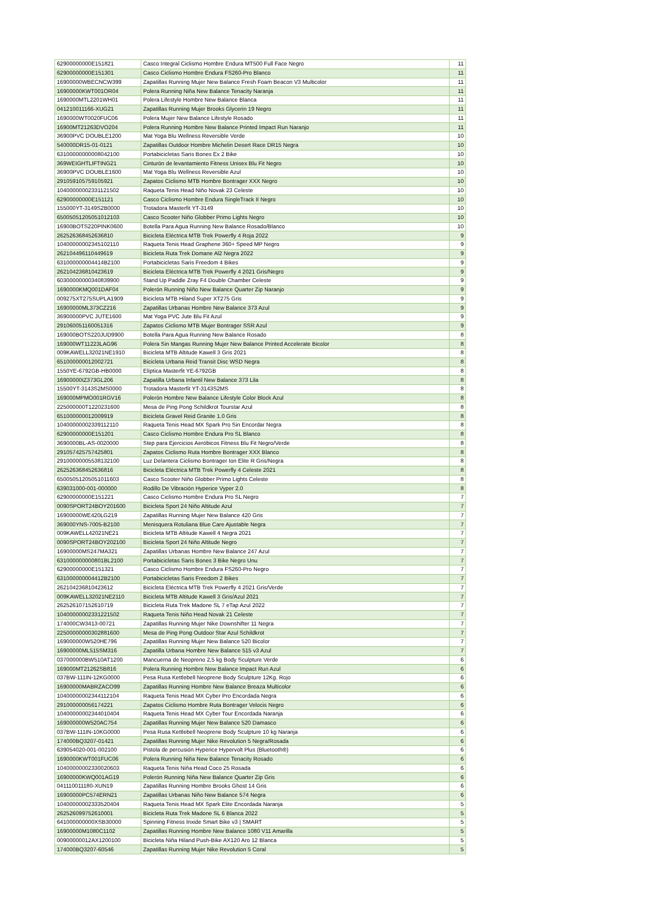| 62900000000E151821 | Casco Integral Ciclismo Hombre Endura MT500 Full Face Negro | 11 |
| 62900000000E151301 | Casco Ciclismo Hombre Endura FS260-Pro Blanco | 11 |
| 16900000WBECNCW399 | Zapatillas Running Mujer New Balance Fresh Foam Beacon V3 Multicolor | 11 |
| 16900000KWT001OR04 | Polera Running Niña New Balance Tenacity Naranja | 11 |
| 1690000MTL2201WH01 | Polera Lifestyle Hombre New Balance Blanca | 11 |
| 041210011166-XUG21 | Zapatillas Running Mujer Brooks Glycerin 19 Negro | 11 |
| 1690000WT0020FUC06 | Polera Mujer New Balance Lifestyle Rosado | 11 |
| 16900MT21263DVO204 | Polera Running Hombre New Balance Printed Impact Run Naranjo | 11 |
| 36900PVC DOUBLE1200 | Mat Yoga Blu Wellness Reversible Verde | 10 |
| 540000DR15-01-0121 | Zapatillas Outdoor Hombre Michelin Desert Race DR15 Negra | 10 |
| 63100000000008042100 | Portabicicletas Saris Bones Ex 2 Bike | 10 |
| 369WEIGHTLIFTING21 | Cinturón de levantamiento Fitness Unisex Blu Fit Negro | 10 |
| 36900PVC DOUBLE1600 | Mat Yoga Blu Wellness Reversible Azul | 10 |
| 291059105759105921 | Zapatos Ciclismo MTB Hombre Bontrager XXX Negro | 10 |
| 10400000002331121502 | Raqueta Tenis Head Niño Novak 23 Celeste | 10 |
| 62900000000E151121 | Casco Ciclismo Hombre Endura SingleTrack II Negro | 10 |
| 155000YT-3149S2B0000 | Trotadora Masterfit YT-3149 | 10 |
| 65005051205051012103 | Casco Scooter Niño Globber Primo Lights Negro | 10 |
| 16900BOTS220PINK0600 | Botella Para Agua Running New Balance Rosado/Blanco | 10 |
| 262526368452636810 | Bicicleta Eléctrica MTB Trek Powerfly 4 Roja 2022 | 9 |
| 10400000002345102110 | Raqueta Tenis Head Graphene 360+ Speed MP Negro | 9 |
| 262104496110449619 | Bicicleta Ruta Trek Domane Al2 Negra 2022 | 9 |
| 631000000004414B2100 | Portabicicletas Saris Freedom 4 Bikes | 9 |
| 262104236810423619 | Bicicleta Eléctrica MTB Trek Powerfly 4 2021 Gris/Negro | 9 |
| 60300000000340839900 | Stand Up Paddle Zray F4 Double Chamber Celeste | 9 |
| 1690000KMQ001DAF04 | Polerón Running Niño New Balance Quarter Zip Naranjo | 9 |
| 009275XT275SUPLA1909 | Bicicleta MTB Hiland Super XT275 Gris | 9 |
| 16900000ML373CZ216 | Zapatillas Urbanas Hombre New Balance 373 Azul | 9 |
| 36900000PVC JUTE1600 | Mat Yoga PVC Jute Blu Fit Azul | 9 |
| 291060051160051316 | Zapatos Ciclismo MTB Mujer Bontrager SSR Azul | 9 |
| 169000BOTS220JUD9900 | Botella Para Agua Running New Balance Rosado | 8 |
| 169000WT11223LAG96 | Polera Sin Mangas Running Mujer New Balance Printed Accelerate Bicolor | 8 |
| 009KAWELL32021NE1910 | Bicicleta MTB Altitude Kawell 3 Gris 2021 | 8 |
| 651000000012002721 | Bicicleta Urbana Reid Transit Disc WSD Negra | 8 |
| 1550YE-6792GB-HB0000 | Elíptica Masterfit YE-6792GB | 8 |
| 16900000IZ373GL206 | Zapatilla Urbana Infantil New Balance 373 Lila | 8 |
| 15500YT-3143S2MS0000 | Trotadora Masterfit YT-3143S2MS | 8 |
| 169000MPMO001RGV16 | Polerón Hombre New Balance Lifestyle Color Block Azul | 8 |
| 225000000T1220231600 | Mesa de Ping Pong Schildkrot Tourstar Azul | 8 |
| 651000000012009919 | Bicicleta Gravel Reid Granite 1.0 Gris | 8 |
| 10400000002339112110 | Raqueta Tenis Head MX Spark Pro Sin Encordar Negra | 8 |
| 62900000000E151201 | Casco Ciclismo Hombre Endura Pro SL Blanco | 8 |
| 3690000BL-AS-0020000 | Step para Ejercicios Aeróbicos Fitness Blu Fit Negro/Verde | 8 |
| 291057425757425801 | Zapatos Ciclismo Ruta Hombre Bontrager XXX Blanco | 8 |
| 29100000005538132100 | Luz Delantera Ciclismo Bontrager Ion Elite R Gris/Negra | 8 |
| 262526368452636816 | Bicicleta Eléctrica MTB Trek Powerfly 4 Celeste 2021 | 8 |
| 65005051205051011603 | Casco Scooter Niño Globber Primo Lights Celeste | 8 |
| 639031000-001-000000 | Rodillo De Vibración Hyperice Vyper 2.0 | 8 |
| 62900000000E151221 | Casco Ciclismo Hombre Endura Pro SL Negro | 7 |
| 0090SPORT24BOY201600 | Bicicleta Sport 24 Niño Altitude Azul | 7 |
| 16900000WE420LG219 | Zapatillas Running Mujer New Balance 420 Gris | 7 |
| 369000YNS-7005-B2100 | Menisquera Rotuliana Blue Care Ajustable Negra | 7 |
| 009KAWELL42021NE21 | Bicicleta MTB Altitude Kawell 4 Negra 2021 | 7 |
| 0090SPORT24BOY202100 | Bicicleta Sport 24 Niño Altitude Negro | 7 |
| 16900000MS247MA321 | Zapatillas Urbanas Hombre New Balance 247 Azul | 7 |
| 631000000000801BL2100 | Portabicicletas Saris Bones 3 Bike Negro Unu | 7 |
| 62900000000E151321 | Casco Ciclismo Hombre Endura FS260-Pro Negro | 7 |
| 631000000004412B2100 | Portabicicletas Saris Freedom 2 Bikes | 7 |
| 262104236810423612 | Bicicleta Eléctrica MTB Trek Powerfly 4 2021 Gris/Verde | 7 |
| 009KAWELL32021NE2110 | Bicicleta MTB Altitude Kawell 3 Gris/Azul 2021 | 7 |
| 262526107152610719 | Bicicleta Ruta Trek Madone SL 7 eTap Azul 2022 | 7 |
| 10400000002331221502 | Raqueta Tenis Niño Head Novak 21 Celeste | 7 |
| 174000CW3413-00721 | Zapatillas Running Mujer Nike Downshifter 11 Negra | 7 |
| 22500000000302881600 | Mesa de Ping Pong Outdoor Star Azul Schildkrot | 7 |
| 169000000W520HE796 | Zapatillas Running Mujer New Balance 520 Bicolor | 7 |
| 16900000ML515SM316 | Zapatilla Urbana Hombre New Balance 515 v3 Azul | 7 |
| 037000000BW510AT1200 | Mancuerna de Neopreno 2,5 kg Body Sculpture Verde | 6 |
| 169000MT21262SB816 | Polera Running Hombre New Balance Impact Run Azul | 6 |
| 037BW-111IN-12KG0000 | Pesa Rusa Kettlebell Neoprene Body Sculpture 12Kg. Rojo | 6 |
| 16900000MABRZACO99 | Zapatillas Running Hombre New Balance Breaza Multicolor | 6 |
| 10400000002344112104 | Raqueta Tenis Head MX Cyber Pro Encordada Negra | 6 |
| 291000000056174221 | Zapatos Ciclismo Hombre Ruta Bontrager Velocis Negro | 6 |
| 10400000002344010404 | Raqueta Tenis Head MX Cyber Tour Encordada Naranja | 6 |
| 169000000W520AC754 | Zapatillas Running Mujer New Balance 520 Damasco | 6 |
| 037BW-111IN-10KG0000 | Pesa Rusa Kettlebell Neoprene Body Sculpture 10 kg Naranja | 6 |
| 174000BQ3207-01421 | Zapatillas Running Mujer Nike Revolution 5 Negra/Rosada | 6 |
| 639054020-001-002100 | Pistola de percusión Hyperice Hypervolt Plus (Bluetooth®) | 6 |
| 1690000KWT001FUC06 | Polera Running Niña New Balance Tenacity Rosado | 6 |
| 10400000002330020603 | Raqueta Tenis Niña Head Coco 25 Rosada | 6 |
| 16900000KWQ001AG19 | Polerón Running Niña New Balance Quarter Zip Gris | 6 |
| 041110011180-XUN19 | Zapatillas Running Hombre Brooks Ghost 14 Gris | 6 |
| 16900000PC574ERN21 | Zapatillas Urbanas Niño New Balance 574 Negra | 6 |
| 10400000002333520404 | Raqueta Tenis Head MX Spark Elite Encordada Naranja | 5 |
| 262526099752610001 | Bicicleta Ruta Trek Madone SL 6 Blanca 2022 | 5 |
| 641000000000XSB30000 | Spinning Fitness Inxide Smart Bike v3 / SMART | 5 |
| 16900000M1080C1102 | Zapatillas Running Hombre New Balance 1080 V11 Amarilla | 5 |
| 00900000012AX1200100 | Bicicleta Niña Hiland Push-Bike AX120 Aro 12 Blanca | 5 |
| 174000BQ3207-60546 | Zapatillas Running Mujer Nike Revolution 5 Coral | 5 |